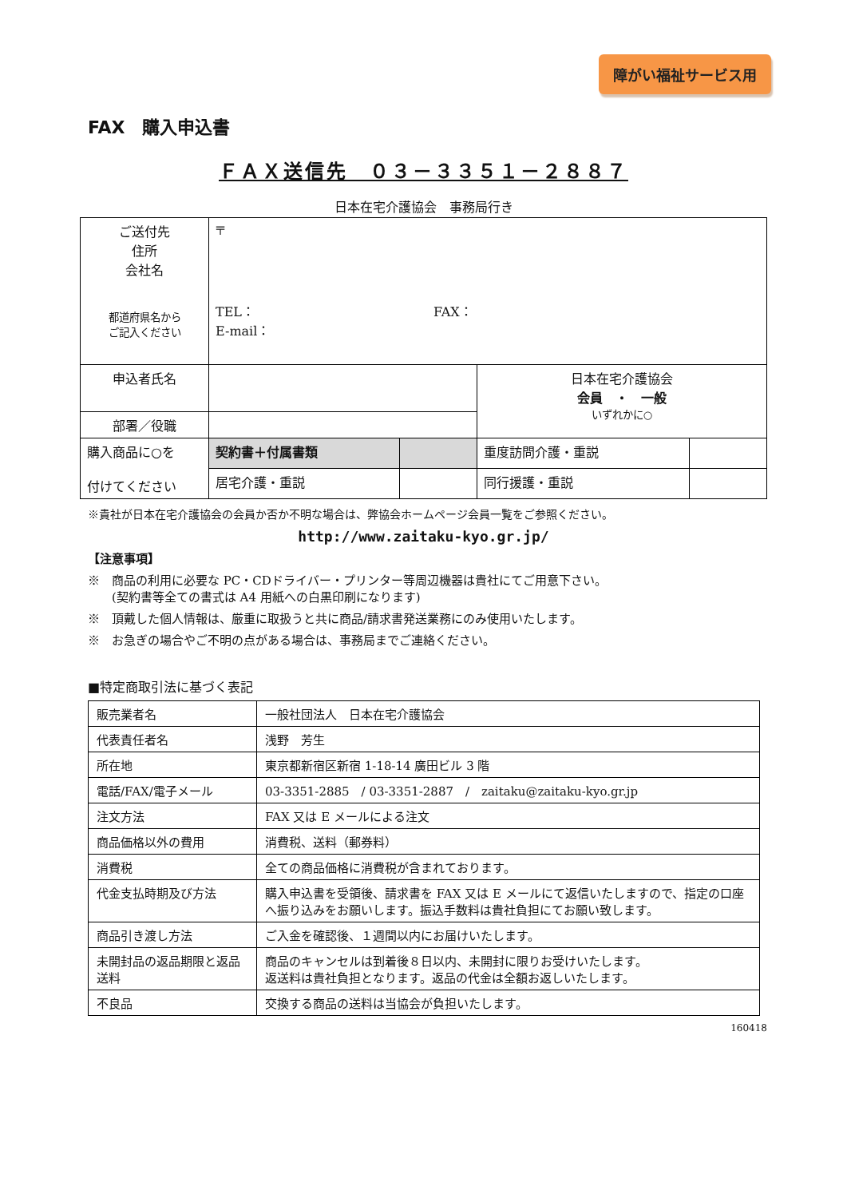障がい福祉サービス用
FAX　購入申込書
ＦＡＸ送信先　０３－３３５１－２８８７
日本在宅介護協会　事務局行き
| ご送付先 住所 会社名 都道府県名から ご記入ください | 〒 TEL： FAX： E-mail： | | | |
| 申込者氏名 | | | 日本在宅介護協会 会員 ・ 一般 いずれかに○ | |
| 部署／役職 | | | | |
| 購入商品に○を 付けてください | 契約書＋付属書類 | | 重度訪問介護・重説 | |
| | 居宅介護・重説 | | 同行援護・重説 | |
※貴社が日本在宅介護協会の会員か否か不明な場合は、弊協会ホームページ会員一覧をご参照ください。
http://www.zaitaku-kyo.gr.jp/
【注意事項】
※　商品の利用に必要な PC・CDドライバー・プリンター等周辺機器は貴社にてご用意下さい。
　　(契約書等全ての書式は A4 用紙への白黒印刷になります)
※　頂戴した個人情報は、厳重に取扱うと共に商品/請求書発送業務にのみ使用いたします。
※　お急ぎの場合やご不明の点がある場合は、事務局までご連絡ください。
■特定商取引法に基づく表記
| 販売業者名 | 一般社団法人 日本在宅介護協会 |
| 代表責任者名 | 浅野 芳生 |
| 所在地 | 東京都新宿区新宿 1-18-14 廣田ビル 3 階 |
| 電話/FAX/電子メール | 03-3351-2885 / 03-3351-2887 / zaitaku@zaitaku-kyo.gr.jp |
| 注文方法 | FAX 又は E メールによる注文 |
| 商品価格以外の費用 | 消費税、送料（郵券料） |
| 消費税 | 全ての商品価格に消費税が含まれております。 |
| 代金支払時期及び方法 | 購入申込書を受領後、請求書を FAX 又は E メールにて返信いたしますので、指定の口座へ振り込みをお願いします。振込手数料は貴社負担にてお願い致します。 |
| 商品引き渡し方法 | ご入金を確認後、１週間以内にお届けいたします。 |
| 未開封品の返品期限と返品送料 | 商品のキャンセルは到着後８日以内、未開封に限りお受けいたします。 返送料は貴社負担となります。返品の代金は全額お返しいたします。 |
| 不良品 | 交換する商品の送料は当協会が負担いたします。 |
160418